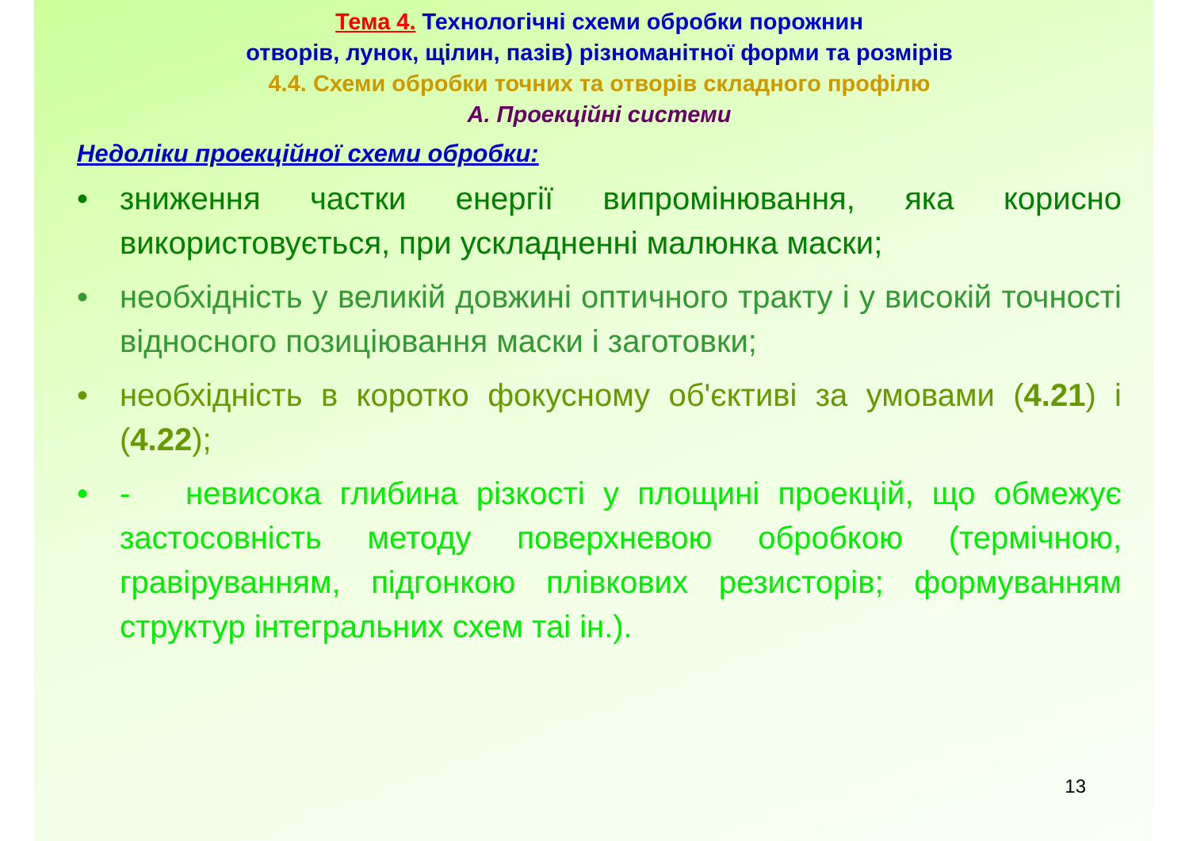Тема 4. Технологічні схеми обробки порожнин
отворів, лунок, щілин, пазів) різноманітної форми та розмірів
4.4. Схеми обробки точних та отворів складного профілю
А. Проекційні системи
Недоліки проекційної схеми обробки:
• зниження частки енергії випромінювання, яка корисно використовується, при ускладненні малюнка маски;
• необхідність у великій довжині оптичного тракту і у високій точності відносного позиціювання маски і заготовки;
• необхідність в коротко фокусному об'єктиві за умовами (4.21) і (4.22);
• - невисока глибина різкості у площині проекцій, що обмежує застосовність методу поверхневою обробкою (термічною, гравіруванням, підгонкою плівкових резисторів; формуванням структур інтегральних схем таі ін.).
13